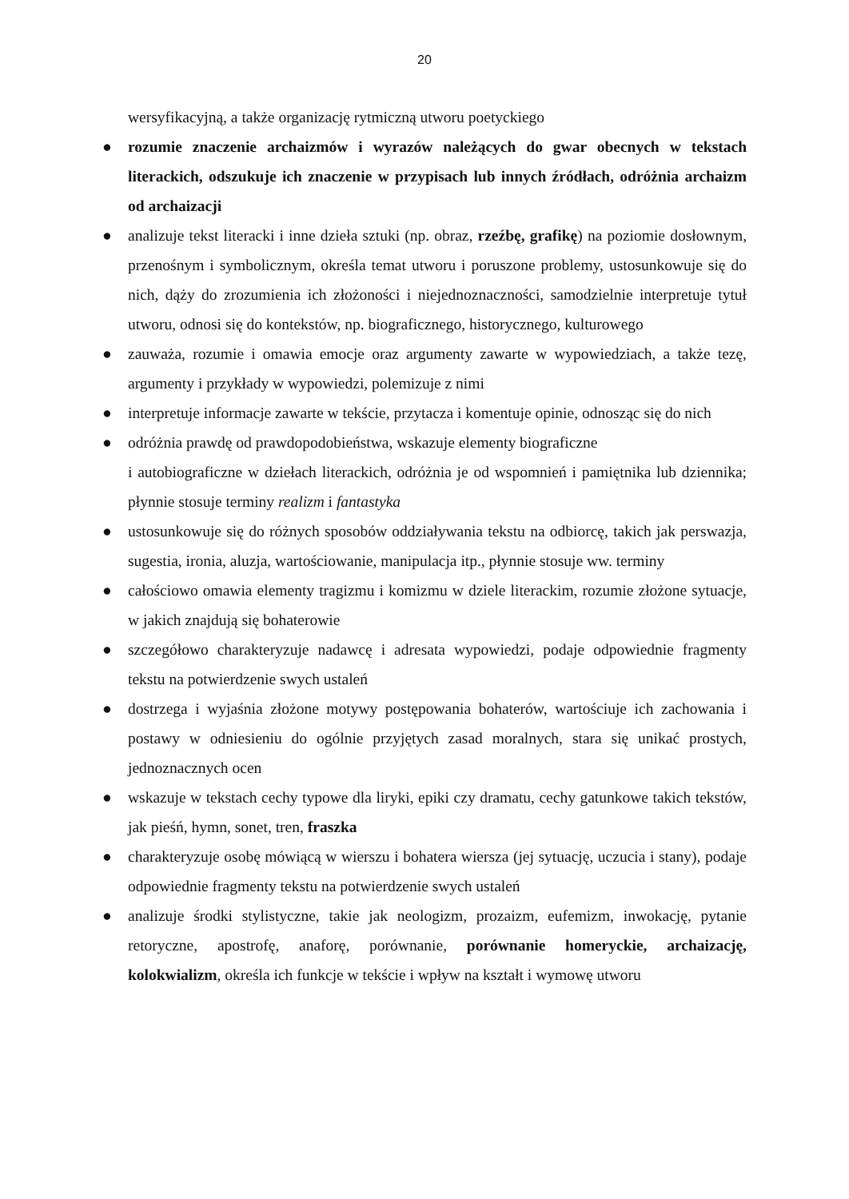20
wersyfikacyjną, a także organizację rytmiczną utworu poetyckiego
●
rozumie znaczenie archaizmów i wyrazów należących do gwar obecnych w tekstach literackich, odszukuje ich znaczenie w przypisach lub innych źródłach, odróżnia archaizm od archaizacji
●
analizuje tekst literacki i inne dzieła sztuki (np. obraz, rzeźbę, grafikę) na poziomie dosłownym, przenośnym i symbolicznym, określa temat utworu i poruszone problemy, ustosunkowuje się do nich, dąży do zrozumienia ich złożoności i niejednoznaczności, samodzielnie interpretuje tytuł utworu, odnosi się do kontekstów, np. biograficznego, historycznego, kulturowego
●
zauważa, rozumie i omawia emocje oraz argumenty zawarte w wypowiedziach, a także tezę, argumenty i przykłady w wypowiedzi, polemizuje z nimi
●
interpretuje informacje zawarte w tekście, przytacza i komentuje opinie, odnosząc się do nich
●
odróżnia prawdę od prawdopodobieństwa, wskazuje elementy biograficzne
i autobiograficzne w dziełach literackich, odróżnia je od wspomnień i pamiętnika lub dziennika; płynnie stosuje terminy realizm i fantastyka
●
ustosunkowuje się do różnych sposobów oddziaływania tekstu na odbiorcę, takich jak perswazja, sugestia, ironia, aluzja, wartościowanie, manipulacja itp., płynnie stosuje ww. terminy
●
całościowo omawia elementy tragizmu i komizmu w dziele literackim, rozumie złożone sytuacje, w jakich znajdują się bohaterowie
●
szczegółowo charakteryzuje nadawcę i adresata wypowiedzi, podaje odpowiednie fragmenty tekstu na potwierdzenie swych ustaleń
●
dostrzega i wyjaśnia złożone motywy postępowania bohaterów, wartościuje ich zachowania i postawy w odniesieniu do ogólnie przyjętych zasad moralnych, stara się unikać prostych, jednoznacznych ocen
●
wskazuje w tekstach cechy typowe dla liryki, epiki czy dramatu, cechy gatunkowe takich tekstów, jak pieśń, hymn, sonet, tren, fraszka
●
charakteryzuje osobę mówiącą w wierszu i bohatera wiersza (jej sytuację, uczucia i stany), podaje odpowiednie fragmenty tekstu na potwierdzenie swych ustaleń
●
analizuje środki stylistyczne, takie jak neologizm, prozaizm, eufemizm, inwokację, pytanie retoryczne, apostrofę, anaforę, porównanie, porównanie homeryckie, archaizację, kolokwializm, określa ich funkcje w tekście i wpływ na kształt i wymowę utworu